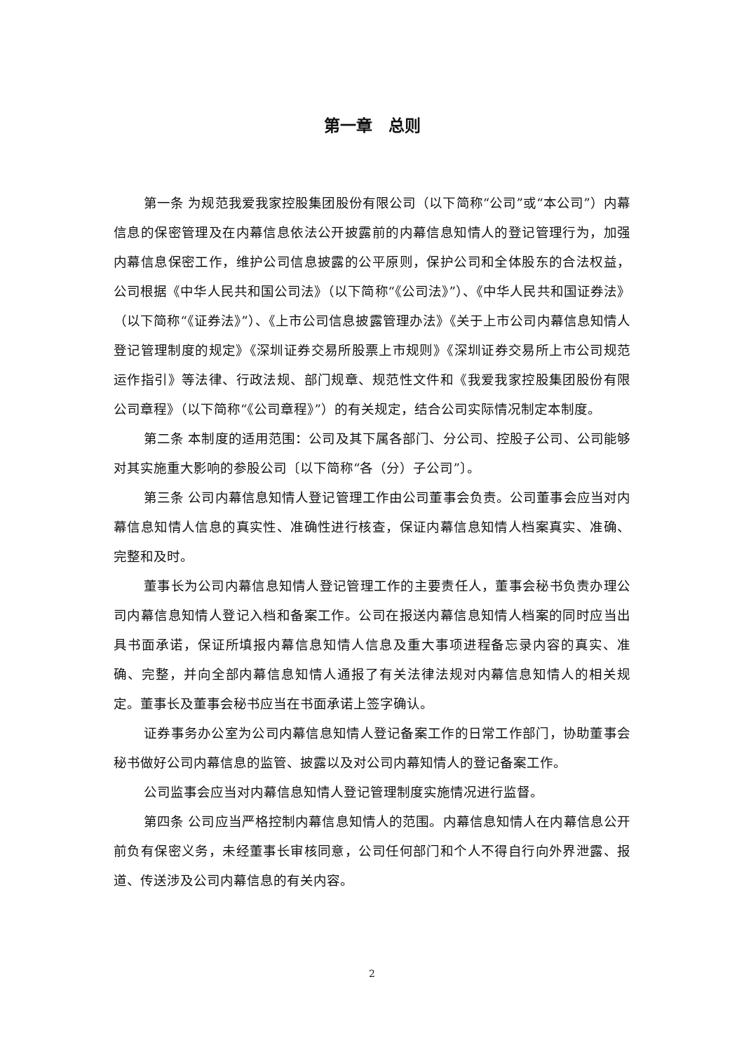第一章　总则
第一条 为规范我爱我家控股集团股份有限公司（以下简称“公司”或“本公司”）内幕信息的保密管理及在内幕信息依法公开披露前的内幕信息知情人的登记管理行为，加强内幕信息保密工作，维护公司信息披露的公平原则，保护公司和全体股东的合法权益，公司根据《中华人民共和国公司法》（以下简称“《公司法》”）、《中华人民共和国证券法》（以下简称“《证券法》”）、《上市公司信息披露管理办法》《关于上市公司内幕信息知情人登记管理制度的规定》《深圳证券交易所股票上市规则》《深圳证券交易所上市公司规范运作指引》等法律、行政法规、部门规章、规范性文件和《我爱我家控股集团股份有限公司章程》（以下简称“《公司章程》”）的有关规定，结合公司实际情况制定本制度。
第二条 本制度的适用范围：公司及其下属各部门、分公司、控股子公司、公司能够对其实施重大影响的参股公司〔以下简称“各（分）子公司”〕。
第三条 公司内幕信息知情人登记管理工作由公司董事会负责。公司董事会应当对内幕信息知情人信息的真实性、准确性进行核查，保证内幕信息知情人档案真实、准确、完整和及时。
董事长为公司内幕信息知情人登记管理工作的主要责任人，董事会秘书负责办理公司内幕信息知情人登记入档和备案工作。公司在报送内幕信息知情人档案的同时应当出具书面承诺，保证所填报内幕信息知情人信息及重大事项进程备忘录内容的真实、准确、完整，并向全部内幕信息知情人通报了有关法律法规对内幕信息知情人的相关规定。董事长及董事会秘书应当在书面承诺上签字确认。
证券事务办公室为公司内幕信息知情人登记备案工作的日常工作部门，协助董事会秘书做好公司内幕信息的监管、披露以及对公司内幕知情人的登记备案工作。
公司监事会应当对内幕信息知情人登记管理制度实施情况进行监督。
第四条 公司应当严格控制内幕信息知情人的范围。内幕信息知情人在内幕信息公开前负有保密义务，未经董事长审核同意，公司任何部门和个人不得自行向外界泄露、报道、传送涉及公司内幕信息的有关内容。
2